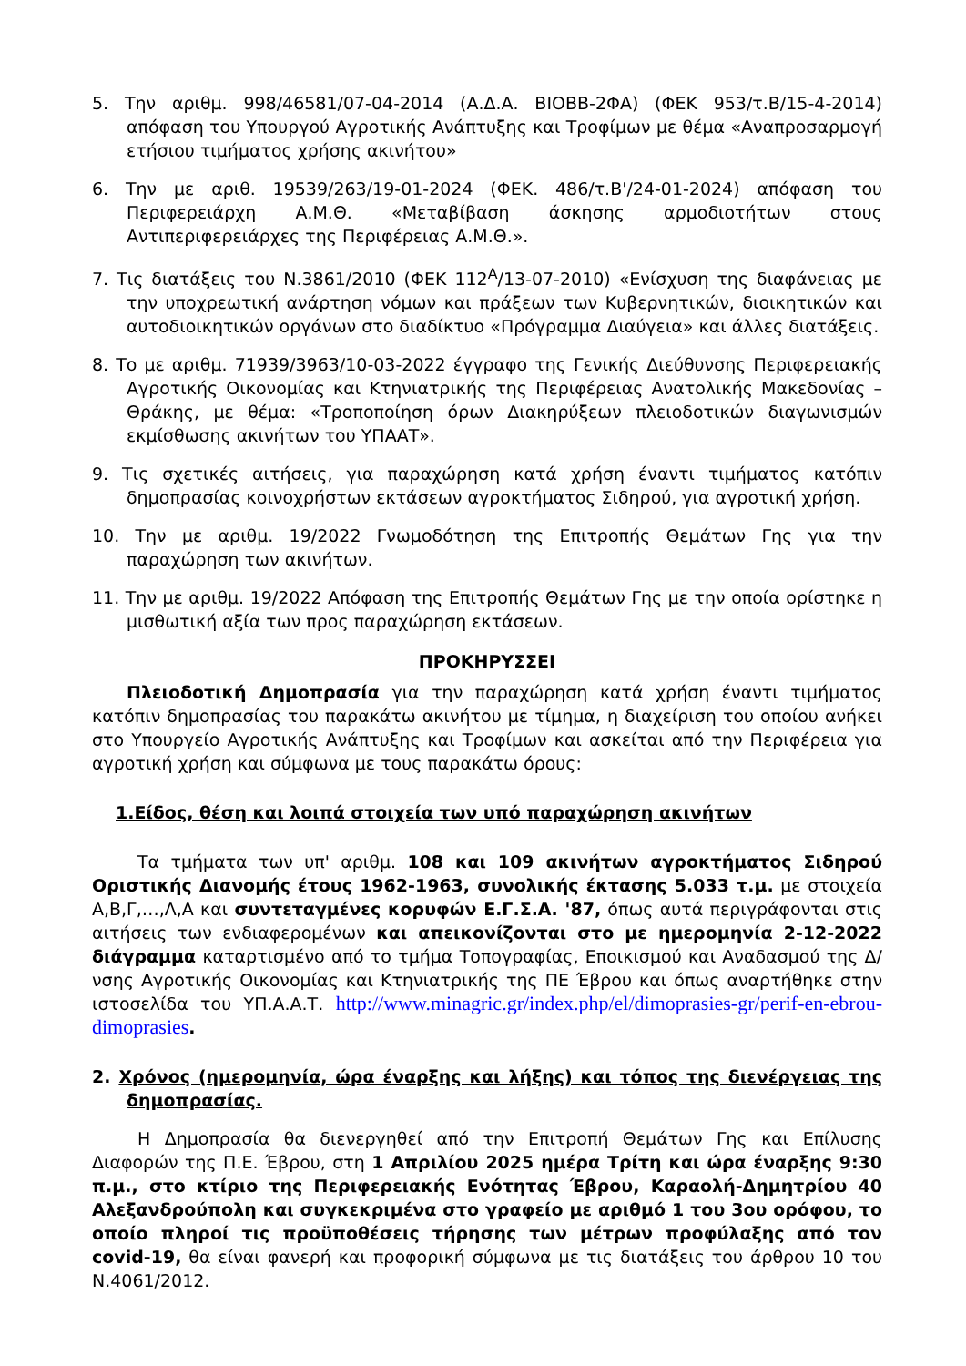5. Την αριθμ. 998/46581/07-04-2014 (Α.Δ.Α. ΒΙΟΒΒ-2ΦΑ) (ΦΕΚ 953/τ.Β/15-4-2014) απόφαση του Υπουργού Αγροτικής Ανάπτυξης και Τροφίμων με θέμα «Αναπροσαρμογή ετήσιου τιμήματος χρήσης ακινήτου»
6. Την με αριθ. 19539/263/19-01-2024 (ΦΕΚ. 486/τ.Β'/24-01-2024) απόφαση του Περιφερειάρχη Α.Μ.Θ. «Μεταβίβαση άσκησης αρμοδιοτήτων στους Αντιπεριφερειάρχες της Περιφέρειας Α.Μ.Θ.».
7. Τις διατάξεις του Ν.3861/2010 (ΦΕΚ 112<sup>Α</sup>/13-07-2010) «Ενίσχυση της διαφάνειας με την υποχρεωτική ανάρτηση νόμων και πράξεων των Κυβερνητικών, διοικητικών και αυτοδιοικητικών οργάνων στο διαδίκτυο «Πρόγραμμα Διαύγεια» και άλλες διατάξεις.
8. Το με αριθμ. 71939/3963/10-03-2022 έγγραφο της Γενικής Διεύθυνσης Περιφερειακής Αγροτικής Οικονομίας και Κτηνιατρικής της Περιφέρειας Ανατολικής Μακεδονίας – Θράκης, με θέμα: «Τροποποίηση όρων Διακηρύξεων πλειοδοτικών διαγωνισμών εκμίσθωσης ακινήτων του ΥΠΑΑΤ».
9. Τις σχετικές αιτήσεις, για παραχώρηση κατά χρήση έναντι τιμήματος κατόπιν δημοπρασίας κοινοχρήστων εκτάσεων αγροκτήματος Σιδηρού, για αγροτική χρήση.
10. Την με αριθμ. 19/2022 Γνωμοδότηση της Επιτροπής Θεμάτων Γης για την παραχώρηση των ακινήτων.
11. Την με αριθμ. 19/2022 Απόφαση της Επιτροπής Θεμάτων Γης με την οποία ορίστηκε η μισθωτική αξία των προς παραχώρηση εκτάσεων.
ΠΡΟΚΗΡΥΣΣΕΙ
Πλειοδοτική Δημοπρασία για την παραχώρηση κατά χρήση έναντι τιμήματος κατόπιν δημοπρασίας του παρακάτω ακινήτου με τίμημα, η διαχείριση του οποίου ανήκει στο Υπουργείο Αγροτικής Ανάπτυξης και Τροφίμων και ασκείται από την Περιφέρεια για αγροτική χρήση και σύμφωνα με τους παρακάτω όρους:
1.Είδος, θέση και λοιπά στοιχεία των υπό παραχώρηση ακινήτων
Τα τμήματα των υπ' αριθμ. 108 και 109 ακινήτων αγροκτήματος Σιδηρού Οριστικής Διανομής έτους 1962-1963, συνολικής έκτασης 5.033 τ.μ. με στοιχεία Α,Β,Γ,…,Λ,Α και συντεταγμένες κορυφών Ε.Γ.Σ.Α. '87, όπως αυτά περιγράφονται στις αιτήσεις των ενδιαφερομένων και απεικονίζονται στο με ημερομηνία 2-12-2022 διάγραμμα καταρτισμένο από το τμήμα Τοπογραφίας, Εποικισμού και Αναδασμού της Δ/νσης Αγροτικής Οικονομίας και Κτηνιατρικής της ΠΕ Έβρου και όπως αναρτήθηκε στην ιστοσελίδα του ΥΠ.Α.Α.Τ. http://www.minagric.gr/index.php/el/dimoprasies-gr/perif-en-ebrou-dimoprasies.
2. Χρόνος (ημερομηνία, ώρα έναρξης και λήξης) και τόπος της διενέργειας της δημοπρασίας.
Η Δημοπρασία θα διενεργηθεί από την Επιτροπή Θεμάτων Γης και Επίλυσης Διαφορών της Π.Ε. Έβρου, στη 1 Απριλίου 2025 ημέρα Τρίτη και ώρα έναρξης 9:30 π.μ., στο κτίριο της Περιφερειακής Ενότητας Έβρου, Καραολή-Δημητρίου 40 Αλεξανδρούπολη και συγκεκριμένα στο γραφείο με αριθμό 1 του 3ου ορόφου, το οποίο πληροί τις προϋποθέσεις τήρησης των μέτρων προφύλαξης από τον covid-19, θα είναι φανερή και προφορική σύμφωνα με τις διατάξεις του άρθρου 10 του Ν.4061/2012.